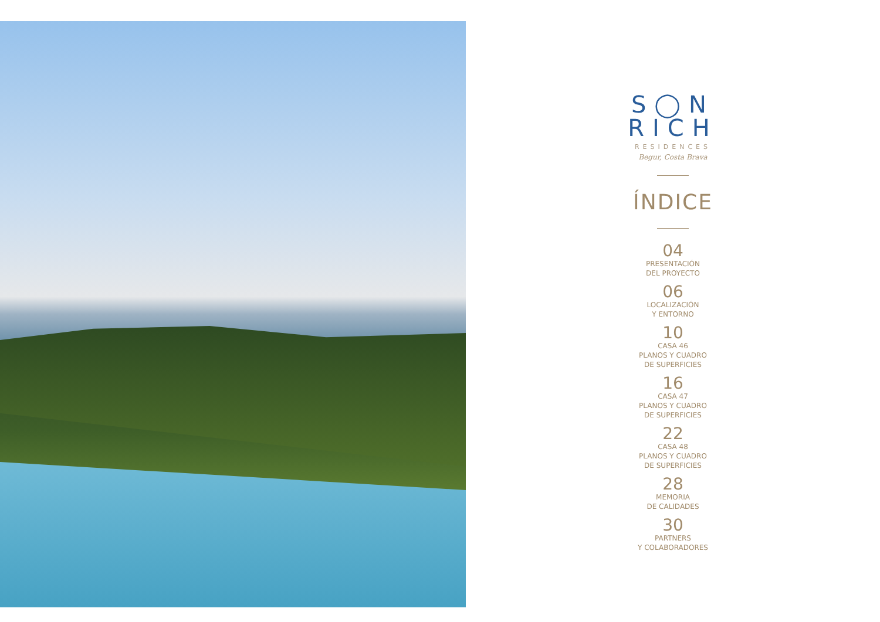S◯N
RICH
RESIDENCES
Begur, Costa Brava
ÍNDICE
04
PRESENTACIÓN
DEL PROYECTO
06
LOCALIZACIÓN
Y ENTORNO
10
CASA 46
PLANOS Y CUADRO
DE SUPERFICIES
16
CASA 47
PLANOS Y CUADRO
DE SUPERFICIES
22
CASA 48
PLANOS Y CUADRO
DE SUPERFICIES
28
MEMORIA
DE CALIDADES
30
PARTNERS
Y COLABORADORES